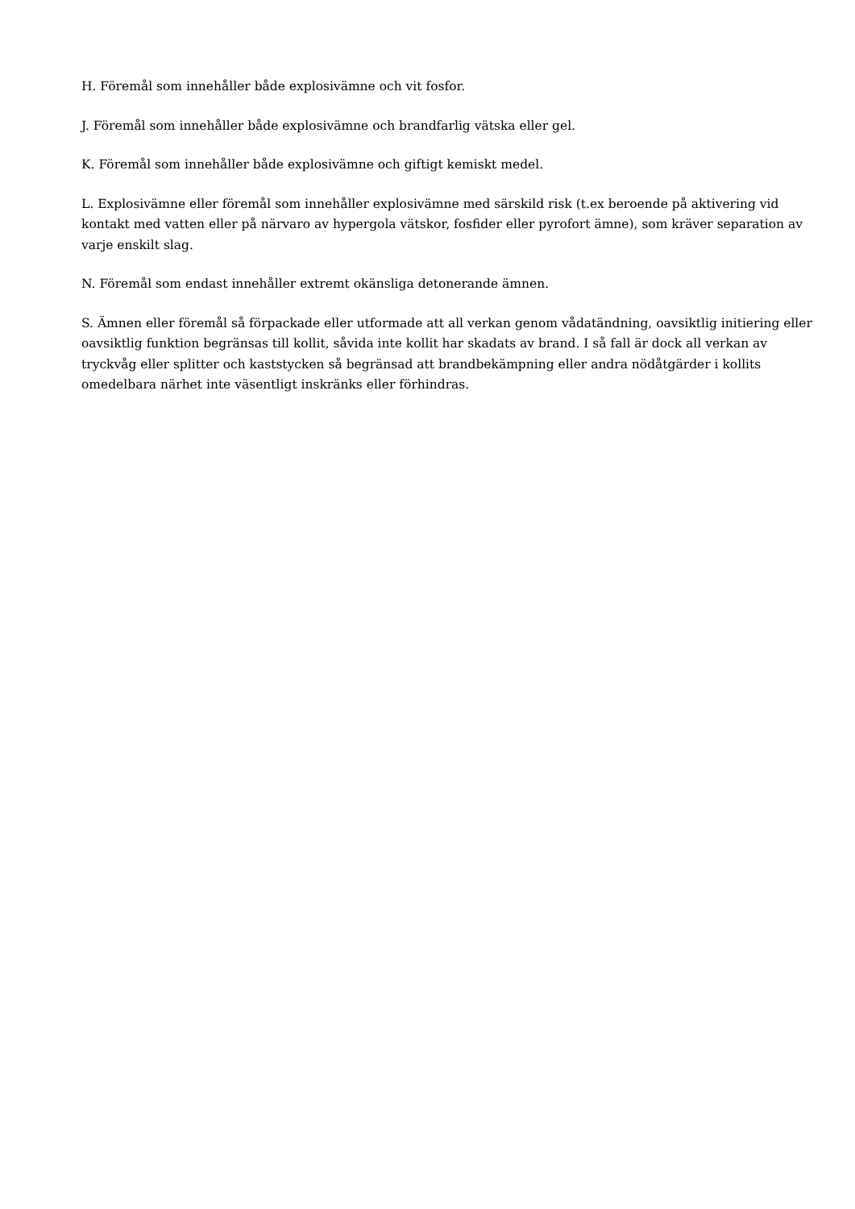H. Föremål som innehåller både explosivämne och vit fosfor.
J. Föremål som innehåller både explosivämne och brandfarlig vätska eller gel.
K. Föremål som innehåller både explosivämne och giftigt kemiskt medel.
L. Explosivämne eller föremål som innehåller explosivämne med särskild risk (t.ex beroende på aktivering vid kontakt med vatten eller på närvaro av hypergola vätskor, fosfider eller pyrofort ämne), som kräver separation av varje enskilt slag.
N. Föremål som endast innehåller extremt okänsliga detonerande ämnen.
S. Ämnen eller föremål så förpackade eller utformade att all verkan genom vådatändning, oavsiktlig initiering eller oavsiktlig funktion begränsas till kollit, såvida inte kollit har skadats av brand. I så fall är dock all verkan av tryckvåg eller splitter och kaststycken så begränsad att brandbekämpning eller andra nödåtgärder i kollits omedelbara närhet inte väsentligt inskränks eller förhindras.